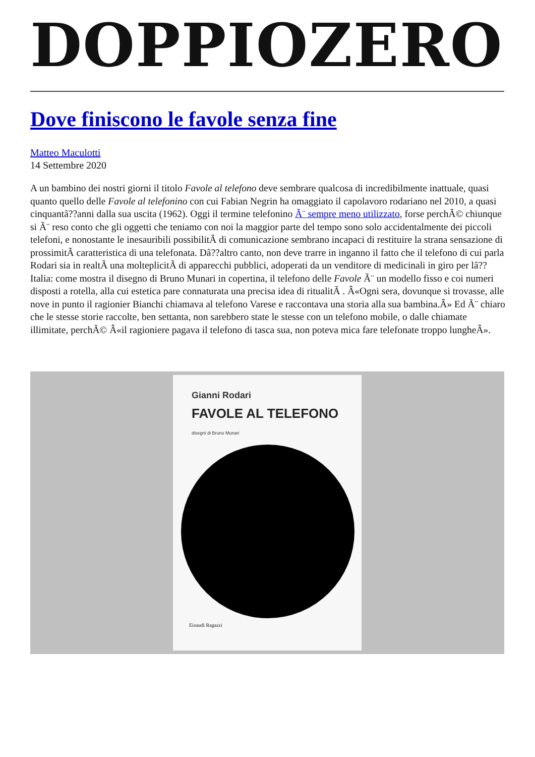DOPPIOZERO
Dove finiscono le favole senza fine
Matteo Maculotti
14 Settembre 2020
A un bambino dei nostri giorni il titolo Favole al telefono deve sembrare qualcosa di incredibilmente inattuale, quasi quanto quello delle Favole al telefonino con cui Fabian Negrin ha omaggiato il capolavoro rodariano nel 2010, a quasi cinquantâ??anni dalla sua uscita (1962). Oggi il termine telefonino Ã¨ sempre meno utilizzato, forse perchÃ© chiunque si Ã¨ reso conto che gli oggetti che teniamo con noi la maggior parte del tempo sono solo accidentalmente dei piccoli telefoni, e nonostante le inesauribili possibilitÃ di comunicazione sembrano incapaci di restituire la strana sensazione di prossimitÃ caratteristica di una telefonata. Dâ??altro canto, non deve trarre in inganno il fatto che il telefono di cui parla Rodari sia in realtÃ una molteplicitÃ di apparecchi pubblici, adoperati da un venditore di medicinali in giro per lâ??Italia: come mostra il disegno di Bruno Munari in copertina, il telefono delle Favole Ã¨ un modello fisso e coi numeri disposti a rotella, alla cui estetica pare connaturata una precisa idea di ritualitÃ . Â«Ogni sera, dovunque si trovasse, alle nove in punto il ragionier Bianchi chiamava al telefono Varese e raccontava una storia alla sua bambina.Â» Ed Ã¨ chiaro che le stesse storie raccolte, ben settanta, non sarebbero state le stesse con un telefono mobile, o dalle chiamate illimitate, perchÃ© Â«il ragioniere pagava il telefono di tasca sua, non poteva mica fare telefonate troppo lungheÂ».
Gianni Rodari
FAVOLE AL TELEFONO
disegni di Bruno Munari
Einaudi Ragazzi